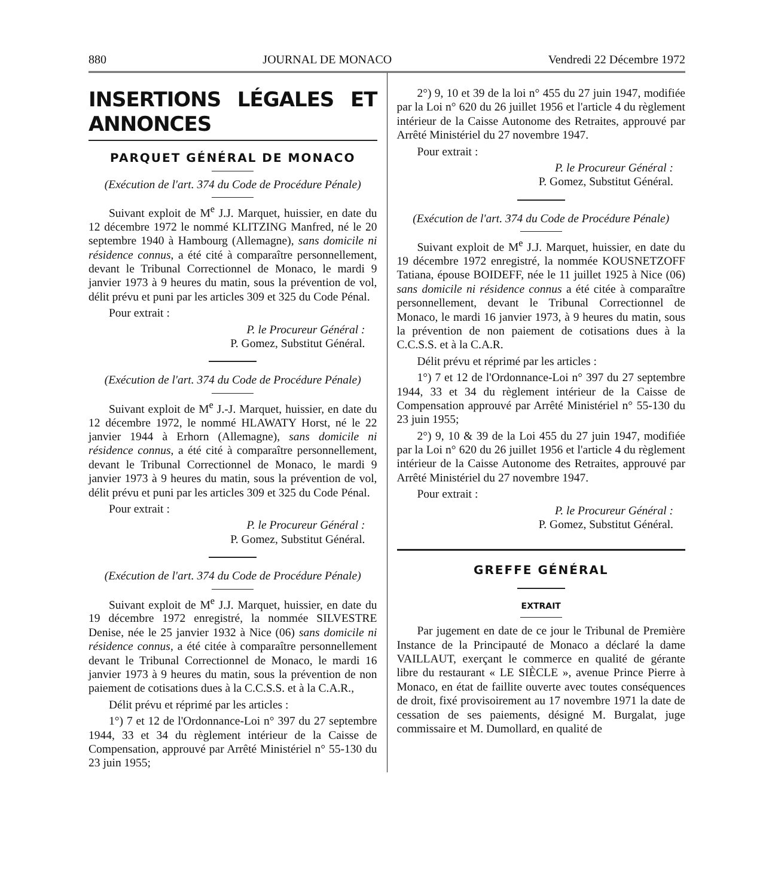880 JOURNAL DE MONACO Vendredi 22 Décembre 1972
INSERTIONS LÉGALES ET ANNONCES
PARQUET GÉNÉRAL DE MONACO
(Exécution de l'art. 374 du Code de Procédure Pénale)
Suivant exploit de M<sup>e</sup> J.J. Marquet, huissier, en date du 12 décembre 1972 le nommé KLITZING Manfred, né le 20 septembre 1940 à Hambourg (Allemagne), sans domicile ni résidence connus, a été cité à comparaître personnellement, devant le Tribunal Correctionnel de Monaco, le mardi 9 janvier 1973 à 9 heures du matin, sous la prévention de vol, délit prévu et puni par les articles 309 et 325 du Code Pénal.
Pour extrait :
P. le Procureur Général :
P. Gomez, Substitut Général.
(Exécution de l'art. 374 du Code de Procédure Pénale)
Suivant exploit de M<sup>e</sup> J.-J. Marquet, huissier, en date du 12 décembre 1972, le nommé HLAWATY Horst, né le 22 janvier 1944 à Erhorn (Allemagne), sans domicile ni résidence connus, a été cité à comparaître personnellement, devant le Tribunal Correctionnel de Monaco, le mardi 9 janvier 1973 à 9 heures du matin, sous la prévention de vol, délit prévu et puni par les articles 309 et 325 du Code Pénal.
Pour extrait :
P. le Procureur Général :
P. Gomez, Substitut Général.
(Exécution de l'art. 374 du Code de Procédure Pénale)
Suivant exploit de M<sup>e</sup> J.J. Marquet, huissier, en date du 19 décembre 1972 enregistré, la nommée SILVESTRE Denise, née le 25 janvier 1932 à Nice (06) sans domicile ni résidence connus, a été citée à comparaître personnellement devant le Tribunal Correctionnel de Monaco, le mardi 16 janvier 1973 à 9 heures du matin, sous la prévention de non paiement de cotisations dues à la C.C.S.S. et à la C.A.R.,
Délit prévu et réprimé par les articles :
1°) 7 et 12 de l'Ordonnance-Loi n° 397 du 27 septembre 1944, 33 et 34 du règlement intérieur de la Caisse de Compensation, approuvé par Arrêté Ministériel n° 55-130 du 23 juin 1955;
2°) 9, 10 et 39 de la loi n° 455 du 27 juin 1947, modifiée par la Loi n° 620 du 26 juillet 1956 et l'article 4 du règlement intérieur de la Caisse Autonome des Retraites, approuvé par Arrêté Ministériel du 27 novembre 1947.
Pour extrait :
P. le Procureur Général :
P. Gomez, Substitut Général.
(Exécution de l'art. 374 du Code de Procédure Pénale)
Suivant exploit de M<sup>e</sup> J.J. Marquet, huissier, en date du 19 décembre 1972 enregistré, la nommée KOUSNETZOFF Tatiana, épouse BOIDEFF, née le 11 juillet 1925 à Nice (06) sans domicile ni résidence connus a été citée à comparaître personnellement, devant le Tribunal Correctionnel de Monaco, le mardi 16 janvier 1973, à 9 heures du matin, sous la prévention de non paiement de cotisations dues à la C.C.S.S. et à la C.A.R.
Délit prévu et réprimé par les articles :
1°) 7 et 12 de l'Ordonnance-Loi n° 397 du 27 septembre 1944, 33 et 34 du règlement intérieur de la Caisse de Compensation approuvé par Arrêté Ministériel n° 55-130 du 23 juin 1955;
2°) 9, 10 & 39 de la Loi 455 du 27 juin 1947, modifiée par la Loi n° 620 du 26 juillet 1956 et l'article 4 du règlement intérieur de la Caisse Autonome des Retraites, approuvé par Arrêté Ministériel du 27 novembre 1947.
Pour extrait :
P. le Procureur Général :
P. Gomez, Substitut Général.
GREFFE GÉNÉRAL
EXTRAIT
Par jugement en date de ce jour le Tribunal de Première Instance de la Principauté de Monaco a déclaré la dame VAILLAUT, exerçant le commerce en qualité de gérante libre du restaurant « LE SIÈCLE », avenue Prince Pierre à Monaco, en état de faillite ouverte avec toutes conséquences de droit, fixé provisoirement au 17 novembre 1971 la date de cessation de ses paiements, désigné M. Burgalat, juge commissaire et M. Dumollard, en qualité de